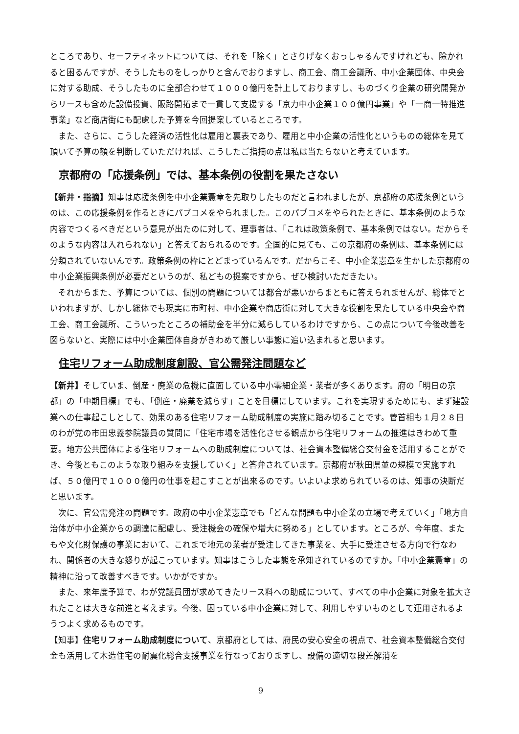ところであり、セーフティネットについては、それを「除く」とさりげなくおっしゃるんですけれども、除かれると困るんですが、そうしたものをしっかりと含んでおりますし、商工会、商工会議所、中小企業団体、中央会に対する助成、そうしたものに全部合わせて１０００億円を計上しておりますし、ものづくり企業の研究開発からリースも含めた設備投資、販路開拓まで一貫して支援する「京力中小企業１００億円事業」や「一商一特推進事業」など商店街にも配慮した予算を今回提案しているところです。
また、さらに、こうした経済の活性化は雇用と裏表であり、雇用と中小企業の活性化というものの総体を見て頂いて予算の額を判断していただければ、こうしたご指摘の点は私は当たらないと考えています。
京都府の「応援条例」では、基本条例の役割を果たさない
【新井・指摘】知事は応援条例を中小企業憲章を先取りしたものだと言われましたが、京都府の応援条例というのは、この応援条例を作るときにパブコメをやられました。このパブコメをやられたときに、基本条例のような内容でつくるべきだという意見が出たのに対して、理事者は、「これは政策条例で、基本条例ではない。だからそのような内容は入れられない」と答えておられるのです。全国的に見ても、この京都府の条例は、基本条例には分類されていないんです。政策条例の枠にとどまっているんです。だからこそ、中小企業憲章を生かした京都府の中小企業振興条例が必要だというのが、私どもの提案ですから、ぜひ検討いただきたい。
それからまた、予算については、個別の問題については都合が悪いからまともに答えられませんが、総体でといわれますが、しかし総体でも現実に市町村、中小企業や商店街に対して大きな役割を果たしている中央会や商工会、商工会議所、こういったところの補助金を半分に減らしているわけですから、この点について今後改善を図らないと、実際には中小企業団体自身がきわめて厳しい事態に追い込まれると思います。
住宅リフォーム助成制度創設、官公需発注問題など
【新井】そしていま、倒産・廃業の危機に直面している中小零細企業・業者が多くあります。府の「明日の京都」の「中期目標」でも、「倒産・廃業を減らす」ことを目標にしています。これを実現するためにも、まず建設業への仕事起こしとして、効果のある住宅リフォーム助成制度の実施に踏み切ることです。菅首相も１月２８日のわが党の市田忠義参院議員の質問に「住宅市場を活性化させる観点から住宅リフォームの推進はきわめて重要。地方公共団体による住宅リフォームへの助成制度については、社会資本整備総合交付金を活用することができ、今後ともこのような取り組みを支援していく」と答弁されています。京都府が秋田県並の規模で実施すれば、５０億円で１０００億円の仕事を起こすことが出来るのです。いよいよ求められているのは、知事の決断だと思います。
次に、官公需発注の問題です。政府の中小企業憲章でも「どんな問題も中小企業の立場で考えていく」「地方自治体が中小企業からの調達に配慮し、受注機会の確保や増大に努める」としています。ところが、今年度、またもや文化財保護の事業において、これまで地元の業者が受注してきた事業を、大手に受注させる方向で行なわれ、関係者の大きな怒りが起こっています。知事はこうした事態を承知されているのですか。「中小企業憲章」の精神に沿って改善すべきです。いかがですか。
また、来年度予算で、わが党議員団が求めてきたリース料への助成について、すべての中小企業に対象を拡大されたことは大きな前進と考えます。今後、困っている中小企業に対して、利用しやすいものとして運用されるようつよく求めるものです。
【知事】住宅リフォーム助成制度について、京都府としては、府民の安心安全の視点で、社会資本整備総合交付金も活用して木造住宅の耐震化総合支援事業を行なっておりますし、設備の適切な段差解消を
9